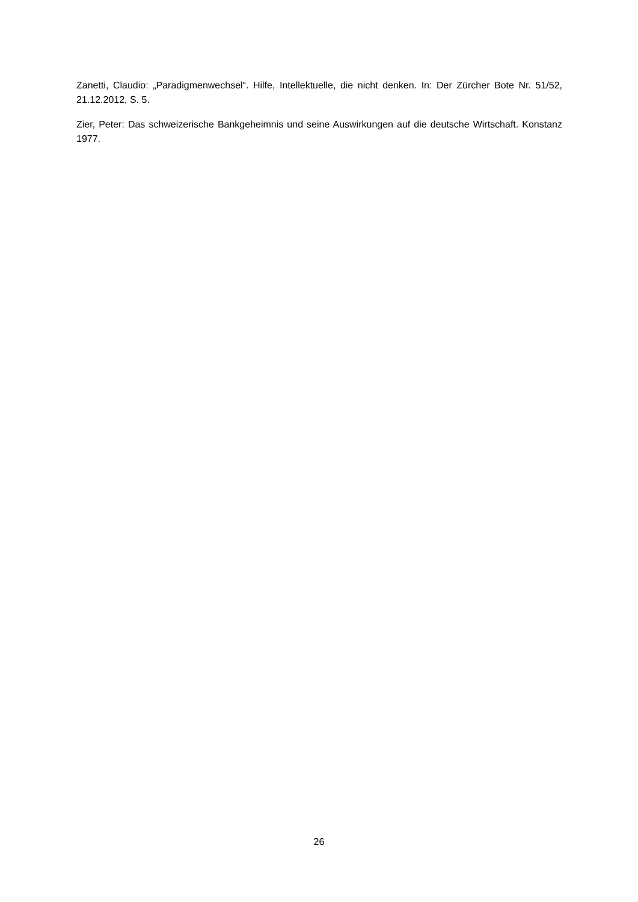Zanetti, Claudio: „Paradigmenwechsel“. Hilfe, Intellektuelle, die nicht denken. In: Der Zürcher Bote Nr. 51/52, 21.12.2012, S. 5.
Zier, Peter: Das schweizerische Bankgeheimnis und seine Auswirkungen auf die deutsche Wirtschaft. Konstanz 1977.
26